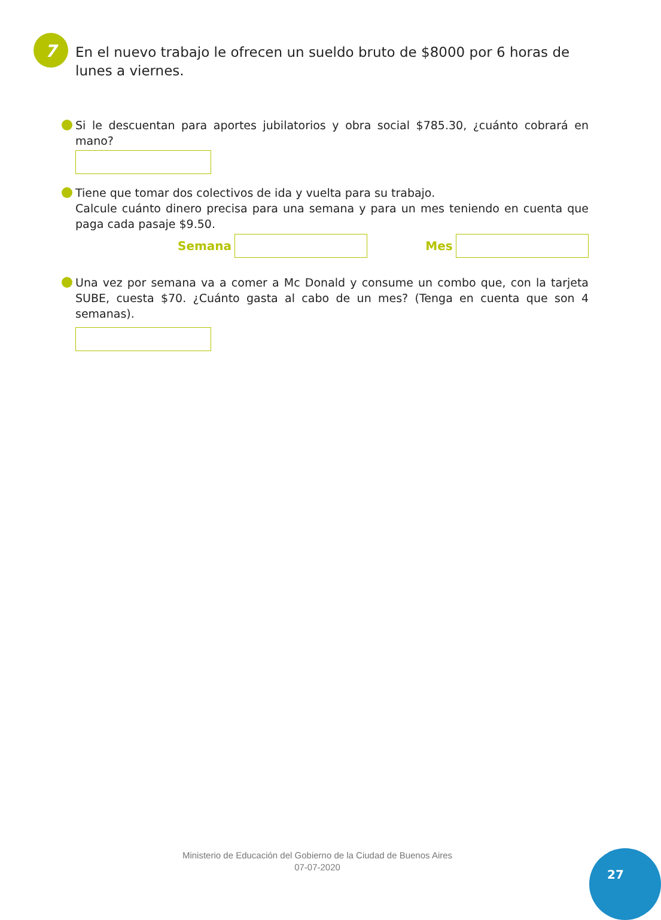7
En el nuevo trabajo le ofrecen un sueldo bruto de $8000 por 6 horas de lunes a viernes.
Si le descuentan para aportes jubilatorios y obra social $785.30, ¿cuánto cobrará en mano?
Tiene que tomar dos colectivos de ida y vuelta para su trabajo.
Calcule cuánto dinero precisa para una semana y para un mes teniendo en cuenta que paga cada pasaje $9.50.
Semana Mes
Una vez por semana va a comer a Mc Donald y consume un combo que, con la tarjeta SUBE, cuesta $70. ¿Cuánto gasta al cabo de un mes? (Tenga en cuenta que son 4 semanas).
Ministerio de Educación del Gobierno de la Ciudad de Buenos Aires
07-07-2020
27